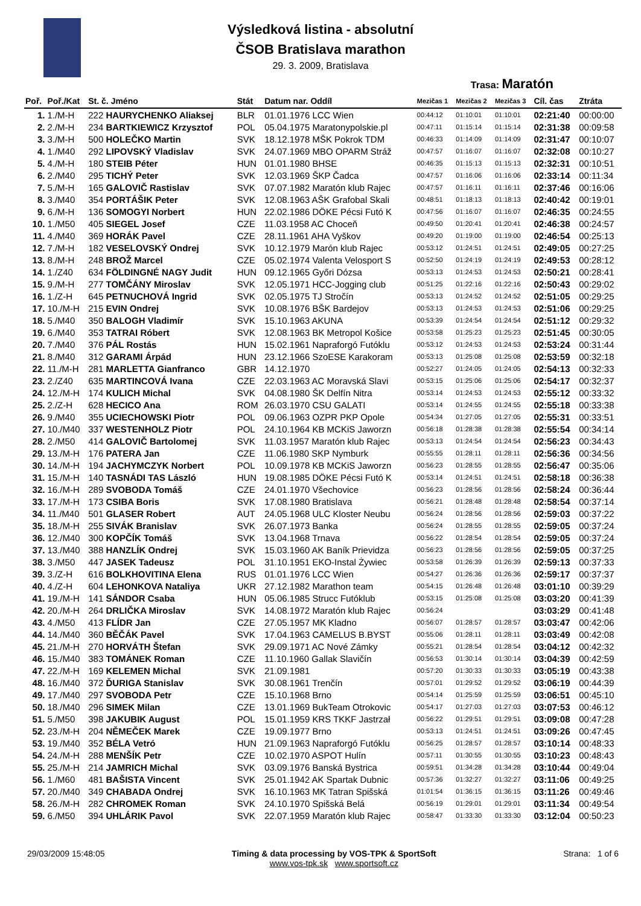Výsledková listina - absolutní
ČSOB Bratislava marathon
29. 3. 2009, Bratislava
Trasa: Maratón
| Poř. | Poř./Kat | St. č. Jméno | Stát | Datum nar. Oddíl | Mezičas 1 | Mezičas 2 | Mezičas 3 | Cíl. čas | Ztráta |
| --- | --- | --- | --- | --- | --- | --- | --- | --- | --- |
| 1. | 1./M-H | 222 HAURYCHENKO Aliaksej | BLR | 01.01.1976 LCC Wien | 00:44:12 | 01:10:01 | 01:10:01 | 02:21:40 | 00:00:00 |
| 2. | 2./M-H | 234 BARTKIEWICZ Krzysztof | POL | 05.04.1975 Maratonypolskie.pl | 00:47:11 | 01:15:14 | 01:15:14 | 02:31:38 | 00:09:58 |
| 3. | 3./M-H | 500 HOLEČKO Martin | SVK | 18.12.1978 MŠK Pokrok TDM | 00:46:33 | 01:14:09 | 01:14:09 | 02:31:47 | 00:10:07 |
| 4. | 1./M40 | 292 LIPOVSKÝ Vladislav | SVK | 24.07.1969 MBO OPARM Stráž | 00:47:57 | 01:16:07 | 01:16:07 | 02:32:08 | 00:10:27 |
| 5. | 4./M-H | 180 STEIB Péter | HUN | 01.01.1980 BHSE | 00:46:35 | 01:15:13 | 01:15:13 | 02:32:31 | 00:10:51 |
| 6. | 2./M40 | 295 TICHÝ Peter | SVK | 12.03.1969 ŠKP Čadca | 00:47:57 | 01:16:06 | 01:16:06 | 02:33:14 | 00:11:34 |
| 7. | 5./M-H | 165 GALOVIČ Rastislav | SVK | 07.07.1982 Maratón klub Rajec | 00:47:57 | 01:16:11 | 01:16:11 | 02:37:46 | 00:16:06 |
| 8. | 3./M40 | 354 PORTÁŠIK Peter | SVK | 12.08.1963 AŠK Grafobal Skali | 00:48:51 | 01:18:13 | 01:18:13 | 02:40:42 | 00:19:01 |
| 9. | 6./M-H | 136 SOMOGYI Norbert | HUN | 22.02.1986 DÖKE Pécsi Futó K | 00:47:56 | 01:16:07 | 01:16:07 | 02:46:35 | 00:24:55 |
| 10. | 1./M50 | 405 SIEGEL Josef | CZE | 11.03.1958 AC Choceň | 00:49:50 | 01:20:41 | 01:20:41 | 02:46:38 | 00:24:57 |
| 11. | 4./M40 | 369 HORÁK Pavel | CZE | 28.11.1961 AHA Vyškov | 00:49:20 | 01:19:00 | 01:19:00 | 02:46:54 | 00:25:13 |
| 12. | 7./M-H | 182 VESELOVSKÝ Ondrej | SVK | 10.12.1979 Marón klub Rajec | 00:53:12 | 01:24:51 | 01:24:51 | 02:49:05 | 00:27:25 |
| 13. | 8./M-H | 248 BROŽ Marcel | CZE | 05.02.1974 Valenta Velosport S | 00:52:50 | 01:24:19 | 01:24:19 | 02:49:53 | 00:28:12 |
| 14. | 1./Z40 | 634 FÖLDINGNÉ NAGY Judit | HUN | 09.12.1965 Győri Dózsa | 00:53:13 | 01:24:53 | 01:24:53 | 02:50:21 | 00:28:41 |
| 15. | 9./M-H | 277 TOMČÁNY Miroslav | SVK | 12.05.1971 HCC-Jogging club | 00:51:25 | 01:22:16 | 01:22:16 | 02:50:43 | 00:29:02 |
| 16. | 1./Z-H | 645 PETNUCHOVÁ Ingrid | SVK | 02.05.1975 TJ Stročín | 00:53:13 | 01:24:52 | 01:24:52 | 02:51:05 | 00:29:25 |
| 17. | 10./M-H | 215 EVIN Ondrej | SVK | 10.08.1976 BŠK Bardejov | 00:53:13 | 01:24:53 | 01:24:53 | 02:51:06 | 00:29:25 |
| 18. | 5./M40 | 350 BALOGH Vladimír | SVK | 15.10.1963 AKUNA | 00:53:39 | 01:24:54 | 01:24:54 | 02:51:12 | 00:29:32 |
| 19. | 6./M40 | 353 TATRAI Róbert | SVK | 12.08.1963 BK Metropol Košice | 00:53:58 | 01:25:23 | 01:25:23 | 02:51:45 | 00:30:05 |
| 20. | 7./M40 | 376 PÁL Rostás | HUN | 15.02.1961 Napraforgó Futóklu | 00:53:12 | 01:24:53 | 01:24:53 | 02:53:24 | 00:31:44 |
| 21. | 8./M40 | 312 GARAMI Árpád | HUN | 23.12.1966 SzoESE Karakoram | 00:53:13 | 01:25:08 | 01:25:08 | 02:53:59 | 00:32:18 |
| 22. | 11./M-H | 281 MARLETTA Gianfranco | GBR | 14.12.1970 | 00:52:27 | 01:24:05 | 01:24:05 | 02:54:13 | 00:32:33 |
| 23. | 2./Z40 | 635 MARTINCOVÁ Ivana | CZE | 22.03.1963 AC Moravská Slavi | 00:53:15 | 01:25:06 | 01:25:06 | 02:54:17 | 00:32:37 |
| 24. | 12./M-H | 174 KULICH Michal | SVK | 04.08.1980 ŠK Delfín Nitra | 00:53:14 | 01:24:53 | 01:24:53 | 02:55:12 | 00:33:32 |
| 25. | 2./Z-H | 628 HECICO Ana | ROM | 26.03.1970 CSU GALATI | 00:53:14 | 01:24:55 | 01:24:55 | 02:55:18 | 00:33:38 |
| 26. | 9./M40 | 355 UCIECHOWSKI Piotr | POL | 09.06.1963 OZPR PKP Opole | 00:54:34 | 01:27:05 | 01:27:05 | 02:55:31 | 00:33:51 |
| 27. | 10./M40 | 337 WESTENHOLZ Piotr | POL | 24.10.1964 KB MCKiS Jaworzn | 00:56:18 | 01:28:38 | 01:28:38 | 02:55:54 | 00:34:14 |
| 28. | 2./M50 | 414 GALOVIČ Bartolomej | SVK | 11.03.1957 Maratón klub Rajec | 00:53:13 | 01:24:54 | 01:24:54 | 02:56:23 | 00:34:43 |
| 29. | 13./M-H | 176 PATERA Jan | CZE | 11.06.1980 SKP Nymburk | 00:55:55 | 01:28:11 | 01:28:11 | 02:56:36 | 00:34:56 |
| 30. | 14./M-H | 194 JACHYMCZYK Norbert | POL | 10.09.1978 KB MCKiS Jaworzn | 00:56:23 | 01:28:55 | 01:28:55 | 02:56:47 | 00:35:06 |
| 31. | 15./M-H | 140 TASNÁDI TAS László | HUN | 19.08.1985 DÖKE Pécsi Futó K | 00:53:14 | 01:24:51 | 01:24:51 | 02:58:18 | 00:36:38 |
| 32. | 16./M-H | 289 SVOBODA Tomáš | CZE | 24.01.1970 Všechovice | 00:56:23 | 01:28:56 | 01:28:56 | 02:58:24 | 00:36:44 |
| 33. | 17./M-H | 173 CSIBA Boris | SVK | 17.08.1980 Bratislava | 00:56:21 | 01:28:48 | 01:28:48 | 02:58:54 | 00:37:14 |
| 34. | 11./M40 | 501 GLASER Robert | AUT | 24.05.1968 ULC Kloster Neubu | 00:56:24 | 01:28:56 | 01:28:56 | 02:59:03 | 00:37:22 |
| 35. | 18./M-H | 255 SIVÁK Branislav | SVK | 26.07.1973 Banka | 00:56:24 | 01:28:55 | 01:28:55 | 02:59:05 | 00:37:24 |
| 36. | 12./M40 | 300 KOPČÍK Tomáš | SVK | 13.04.1968 Trnava | 00:56:22 | 01:28:54 | 01:28:54 | 02:59:05 | 00:37:24 |
| 37. | 13./M40 | 388 HANZLÍK Ondrej | SVK | 15.03.1960 AK Baník Prievidza | 00:56:23 | 01:28:56 | 01:28:56 | 02:59:05 | 00:37:25 |
| 38. | 3./M50 | 447 JASEK Tadeusz | POL | 31.10.1951 EKO-Instal Żywiec | 00:53:58 | 01:26:39 | 01:26:39 | 02:59:13 | 00:37:33 |
| 39. | 3./Z-H | 616 BOLKHOVITINA Elena | RUS | 01.01.1976 LCC Wien | 00:54:27 | 01:26:36 | 01:26:36 | 02:59:17 | 00:37:37 |
| 40. | 4./Z-H | 604 LEHONKOVA Nataliya | UKR | 27.12.1982 Marathon team | 00:54:15 | 01:26:48 | 01:26:48 | 03:01:10 | 00:39:29 |
| 41. | 19./M-H | 141 SÁNDOR Csaba | HUN | 05.06.1985 Strucc Futóklub | 00:53:15 | 01:25:08 | 01:25:08 | 03:03:20 | 00:41:39 |
| 42. | 20./M-H | 264 DRLIČKA Miroslav | SVK | 14.08.1972 Maratón klub Rajec | 00:56:24 | | | 03:03:29 | 00:41:48 |
| 43. | 4./M50 | 413 FLÍDR Jan | CZE | 27.05.1957 MK Kladno | 00:56:07 | 01:28:57 | 01:28:57 | 03:03:47 | 00:42:06 |
| 44. | 14./M40 | 360 BĚČÁK Pavel | SVK | 17.04.1963 CAMELUS B.BYST | 00:55:06 | 01:28:11 | 01:28:11 | 03:03:49 | 00:42:08 |
| 45. | 21./M-H | 270 HORVÁTH Štefan | SVK | 29.09.1971 AC Nové Zámky | 00:55:21 | 01:28:54 | 01:28:54 | 03:04:12 | 00:42:32 |
| 46. | 15./M40 | 383 TOMÁNEK Roman | CZE | 11.10.1960 Gallak Slavičín | 00:56:53 | 01:30:14 | 01:30:14 | 03:04:39 | 00:42:59 |
| 47. | 22./M-H | 169 KELEMEN Michal | SVK | 21.09.1981 | 00:57:20 | 01:30:33 | 01:30:33 | 03:05:19 | 00:43:38 |
| 48. | 16./M40 | 372 ĎURIGA Stanislav | SVK | 30.08.1961 Trenčín | 00:57:01 | 01:29:52 | 01:29:52 | 03:06:19 | 00:44:39 |
| 49. | 17./M40 | 297 SVOBODA Petr | CZE | 15.10.1968 Brno | 00:54:14 | 01:25:59 | 01:25:59 | 03:06:51 | 00:45:10 |
| 50. | 18./M40 | 296 SIMEK Milan | CZE | 13.01.1969 BukTeam Otrokovic | 00:54:17 | 01:27:03 | 01:27:03 | 03:07:53 | 00:46:12 |
| 51. | 5./M50 | 398 JAKUBIK August | POL | 15.01.1959 KRS TKKF Jastrzał | 00:56:22 | 01:29:51 | 01:29:51 | 03:09:08 | 00:47:28 |
| 52. | 23./M-H | 204 NĚMEČEK Marek | CZE | 19.09.1977 Brno | 00:53:13 | 01:24:51 | 01:24:51 | 03:09:26 | 00:47:45 |
| 53. | 19./M40 | 352 BÉLA Vetró | HUN | 21.09.1963 Napraforgó Futóklu | 00:56:25 | 01:28:57 | 01:28:57 | 03:10:14 | 00:48:33 |
| 54. | 24./M-H | 288 MENŠÍK Petr | CZE | 10.02.1970 ASPOT Hulín | 00:57:11 | 01:30:55 | 01:30:55 | 03:10:23 | 00:48:43 |
| 55. | 25./M-H | 214 JAMRICH Michal | SVK | 03.09.1976 Banská Bystrica | 00:59:51 | 01:34:28 | 01:34:28 | 03:10:44 | 00:49:04 |
| 56. | 1./M60 | 481 BAŠISTA Vincent | SVK | 25.01.1942 AK Spartak Dubnic | 00:57:36 | 01:32:27 | 01:32:27 | 03:11:06 | 00:49:25 |
| 57. | 20./M40 | 349 CHABADA Ondrej | SVK | 16.10.1963 MK Tatran Spišská | 01:01:54 | 01:36:15 | 01:36:15 | 03:11:26 | 00:49:46 |
| 58. | 26./M-H | 282 CHROMEK Roman | SVK | 24.10.1970 Spišská Belá | 00:56:19 | 01:29:01 | 01:29:01 | 03:11:34 | 00:49:54 |
| 59. | 6./M50 | 394 UHLÁRIK Pavol | SVK | 22.07.1959 Maratón klub Rajec | 00:58:47 | 01:33:30 | 01:33:30 | 03:12:04 | 00:50:23 |
29/03/2009 15:48:05 Timing & data processing by VOS-TPK & SportSoft
www.vos-tpk.sk www.sportsoft.cz Strana: 1 of 6